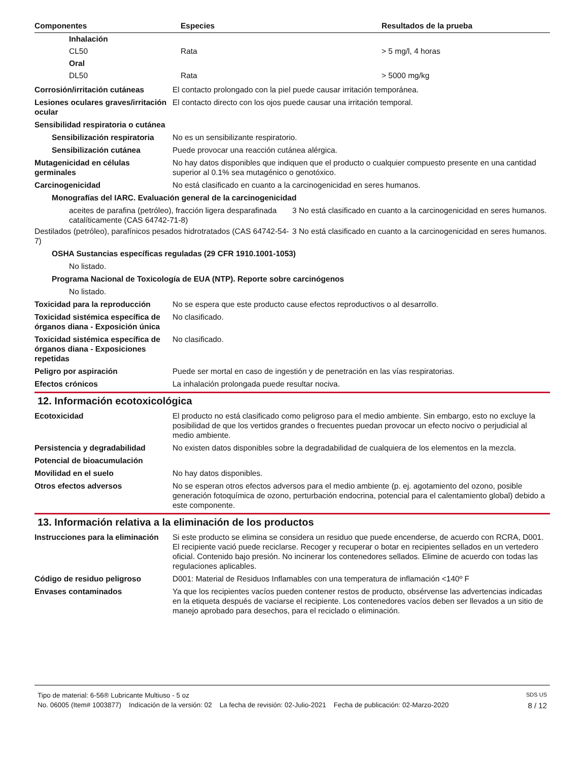| Componentes | Especies | Resultados de la prueba |
| --- | --- | --- |
| Inhalación | | |
| CL50 | Rata | > 5 mg/l, 4 horas |
| Oral | | |
| DL50 | Rata | > 5000 mg/kg |
Corrosión/irritación cutáneas El contacto prolongado con la piel puede causar irritación temporánea.
Lesiones oculares graves/irritación ocular
El contacto directo con los ojos puede causar una irritación temporal.
Sensibilidad respiratoria o cutánea
Sensibilización respiratoria
No es un sensibilizante respiratorio.
Sensibilización cutánea Puede provocar una reacción cutánea alérgica.
Mutagenicidad en células germinales
No hay datos disponibles que indiquen que el producto o cualquier compuesto presente en una cantidad superior al 0.1% sea mutagénico o genotóxico.
Carcinogenicidad No está clasificado en cuanto a la carcinogenicidad en seres humanos.
Monografías del IARC. Evaluación general de la carcinogenicidad
| aceites de parafina (petróleo), fracción ligera desparafinada catalíticamente (CAS 64742-71-8) | 3 No está clasificado en cuanto a la carcinogenicidad en seres humanos. |
| Destilados (petróleo), parafínicos pesados hidrotratados (CAS 64742-54-7) | 3 No está clasificado en cuanto a la carcinogenicidad en seres humanos. |
OSHA Sustancias específicas reguladas (29 CFR 1910.1001-1053)
No listado.
Programa Nacional de Toxicología de EUA (NTP). Reporte sobre carcinógenos
No listado.
Toxicidad para la reproducción
No se espera que este producto cause efectos reproductivos o al desarrollo.
Toxicidad sistémica específica de órganos diana - Exposición única
No clasificado.
Toxicidad sistémica específica de órganos diana - Exposiciones repetidas
No clasificado.
Peligro por aspiración Puede ser mortal en caso de ingestión y de penetración en las vías respiratorias.
Efectos crónicos La inhalación prolongada puede resultar nociva.
12. Información ecotoxicológica
Ecotoxicidad El producto no está clasificado como peligroso para el medio ambiente. Sin embargo, esto no excluye la posibilidad de que los vertidos grandes o frecuentes puedan provocar un efecto nocivo o perjudicial al medio ambiente.
Persistencia y degradabilidad No existen datos disponibles sobre la degradabilidad de cualquiera de los elementos en la mezcla.
Potencial de bioacumulación
Movilidad en el suelo No hay datos disponibles.
Otros efectos adversos No se esperan otros efectos adversos para el medio ambiente (p. ej. agotamiento del ozono, posible generación fotoquímica de ozono, perturbación endocrina, potencial para el calentamiento global) debido a este componente.
13. Información relativa a la eliminación de los productos
Instrucciones para la eliminación
Si este producto se elimina se considera un residuo que puede encenderse, de acuerdo con RCRA, D001. El recipiente vació puede reciclarse. Recoger y recuperar o botar en recipientes sellados en un vertedero oficial. Contenido bajo presión. No incinerar los contenedores sellados. Elimine de acuerdo con todas las regulaciones aplicables.
Código de residuo peligroso D001: Material de Residuos Inflamables con una temperatura de inflamación <140º F
Envases contaminados Ya que los recipientes vacíos pueden contener restos de producto, obsérvense las advertencias indicadas en la etiqueta después de vaciarse el recipiente. Los contenedores vacíos deben ser llevados a un sitio de manejo aprobado para desechos, para el reciclado o eliminación.
Tipo de material: 6-56® Lubricante Multiuso - 5 oz SDS US
No. 06005 (Item# 1003877) Indicación de la versión: 02 La fecha de revisión: 02-Julio-2021 Fecha de publicación: 02-Marzo-2020 8 / 12